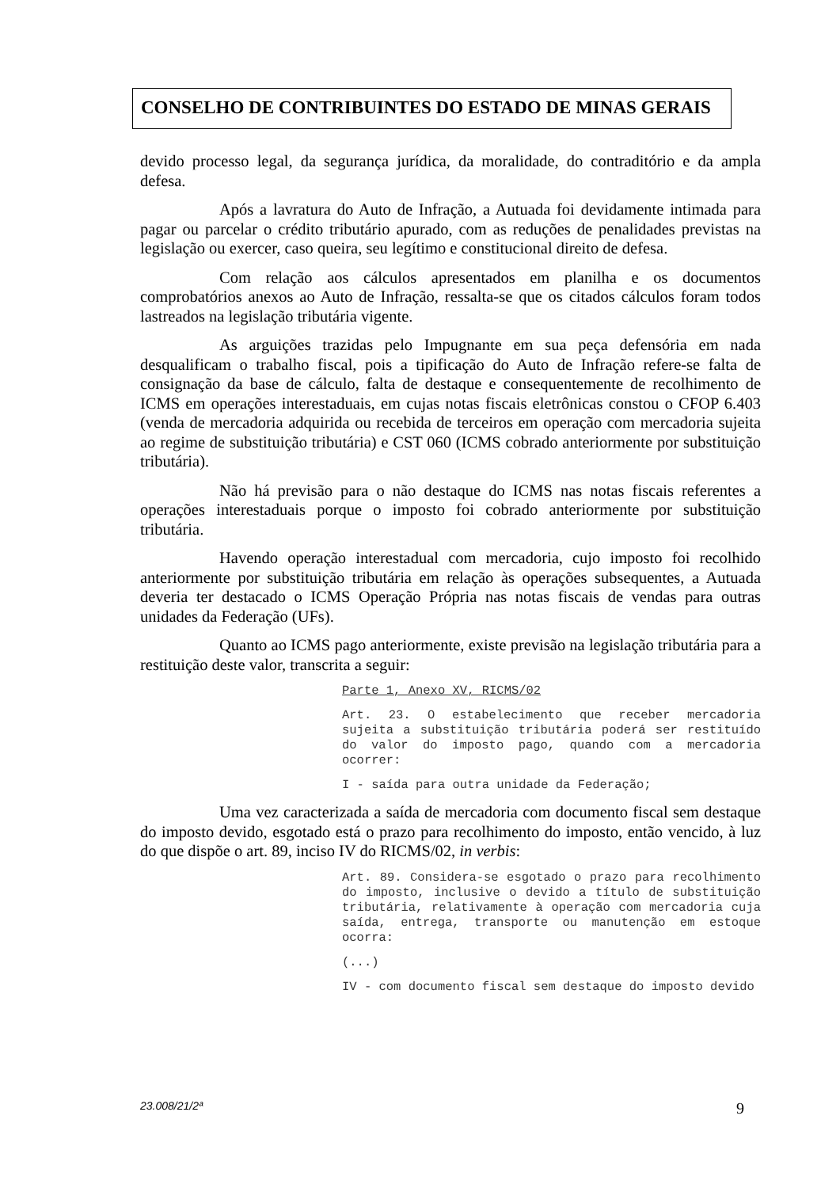CONSELHO DE CONTRIBUINTES DO ESTADO DE MINAS GERAIS
devido processo legal, da segurança jurídica, da moralidade, do contraditório e da ampla defesa.
Após a lavratura do Auto de Infração, a Autuada foi devidamente intimada para pagar ou parcelar o crédito tributário apurado, com as reduções de penalidades previstas na legislação ou exercer, caso queira, seu legítimo e constitucional direito de defesa.
Com relação aos cálculos apresentados em planilha e os documentos comprobatórios anexos ao Auto de Infração, ressalta-se que os citados cálculos foram todos lastreados na legislação tributária vigente.
As arguições trazidas pelo Impugnante em sua peça defensória em nada desqualificam o trabalho fiscal, pois a tipificação do Auto de Infração refere-se falta de consignação da base de cálculo, falta de destaque e consequentemente de recolhimento de ICMS em operações interestaduais, em cujas notas fiscais eletrônicas constou o CFOP 6.403 (venda de mercadoria adquirida ou recebida de terceiros em operação com mercadoria sujeita ao regime de substituição tributária) e CST 060 (ICMS cobrado anteriormente por substituição tributária).
Não há previsão para o não destaque do ICMS nas notas fiscais referentes a operações interestaduais porque o imposto foi cobrado anteriormente por substituição tributária.
Havendo operação interestadual com mercadoria, cujo imposto foi recolhido anteriormente por substituição tributária em relação às operações subsequentes, a Autuada deveria ter destacado o ICMS Operação Própria nas notas fiscais de vendas para outras unidades da Federação (UFs).
Quanto ao ICMS pago anteriormente, existe previsão na legislação tributária para a restituição deste valor, transcrita a seguir:
Parte 1, Anexo XV, RICMS/02
Art. 23. O estabelecimento que receber mercadoria sujeita a substituição tributária poderá ser restituído do valor do imposto pago, quando com a mercadoria ocorrer:
I - saída para outra unidade da Federação;
Uma vez caracterizada a saída de mercadoria com documento fiscal sem destaque do imposto devido, esgotado está o prazo para recolhimento do imposto, então vencido, à luz do que dispõe o art. 89, inciso IV do RICMS/02, in verbis:
Art. 89. Considera-se esgotado o prazo para recolhimento do imposto, inclusive o devido a título de substituição tributária, relativamente à operação com mercadoria cuja saída, entrega, transporte ou manutenção em estoque ocorra:
(...)
IV - com documento fiscal sem destaque do imposto devido
23.008/21/2ª 9